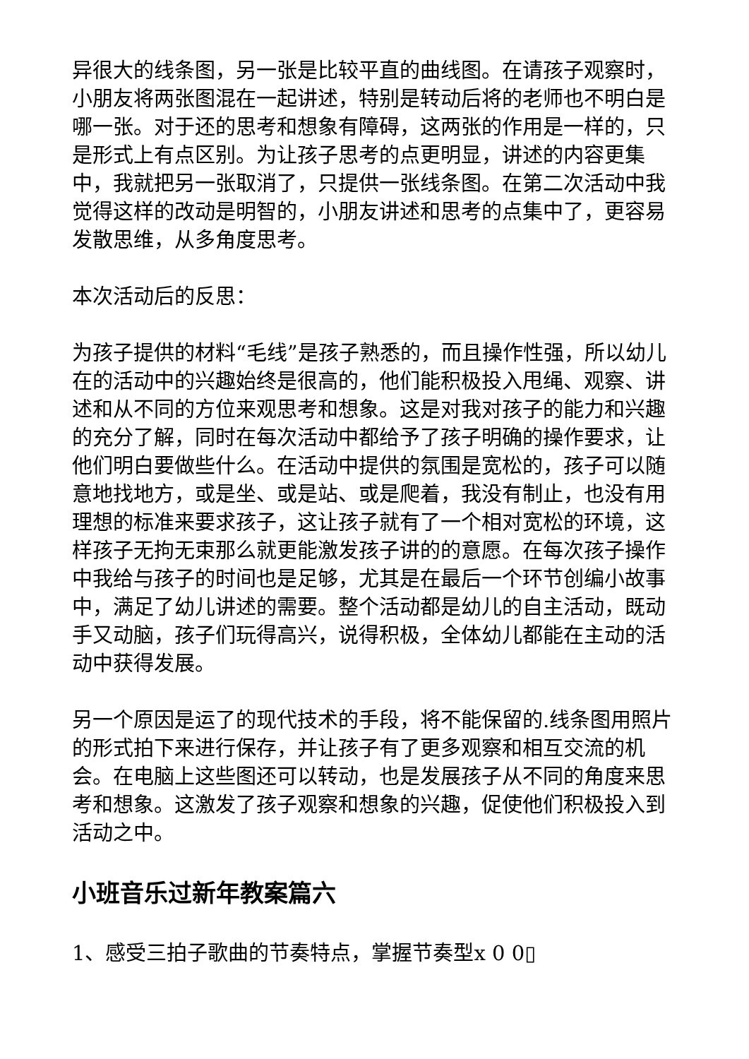异很大的线条图，另一张是比较平直的曲线图。在请孩子观察时，小朋友将两张图混在一起讲述，特别是转动后将的老师也不明白是哪一张。对于还的思考和想象有障碍，这两张的作用是一样的，只是形式上有点区别。为让孩子思考的点更明显，讲述的内容更集中，我就把另一张取消了，只提供一张线条图。在第二次活动中我觉得这样的改动是明智的，小朋友讲述和思考的点集中了，更容易发散思维，从多角度思考。
本次活动后的反思：
为孩子提供的材料“毛线”是孩子熟悉的，而且操作性强，所以幼儿在的活动中的兴趣始终是很高的，他们能积极投入甩绳、观察、讲述和从不同的方位来观思考和想象。这是对我对孩子的能力和兴趣的充分了解，同时在每次活动中都给予了孩子明确的操作要求，让他们明白要做些什么。在活动中提供的氛围是宽松的，孩子可以随意地找地方，或是坐、或是站、或是爬着，我没有制止，也没有用理想的标准来要求孩子，这让孩子就有了一个相对宽松的环境，这样孩子无拘无束那么就更能激发孩子讲的的意愿。在每次孩子操作中我给与孩子的时间也是足够，尤其是在最后一个环节创编小故事中，满足了幼儿讲述的需要。整个活动都是幼儿的自主活动，既动手又动脑，孩子们玩得高兴，说得积极，全体幼儿都能在主动的活动中获得发展。
另一个原因是运了的现代技术的手段，将不能保留的.线条图用照片的形式拍下来进行保存，并让孩子有了更多观察和相互交流的机会。在电脑上这些图还可以转动，也是发展孩子从不同的角度来思考和想象。这激发了孩子观察和想象的兴趣，促使他们积极投入到活动之中。
小班音乐过新年教案篇六
1、感受三拍子歌曲的节奏特点，掌握节奏型x 0 0▯